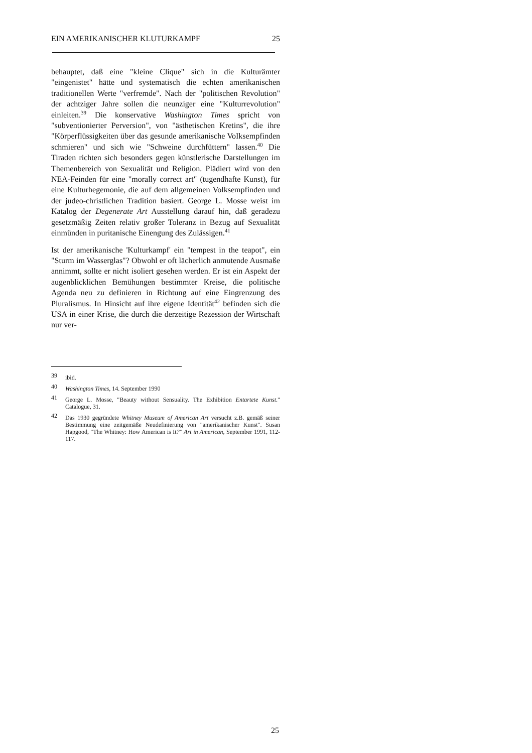EIN AMERIKANISCHER KLUTURKAMPF 25
behauptet, daß eine "kleine Clique" sich in die Kulturämter "eingenistet" hätte und systematisch die echten amerikanischen traditionellen Werte "verfremde". Nach der "politischen Revolution" der achtziger Jahre sollen die neunziger eine "Kulturrevolution" einleiten.<sup>39</sup> Die konservative Washington Times spricht von "subventionierter Perversion", von "ästhetischen Kretins", die ihre "Körperflüssigkeiten über das gesunde amerikanische VoIksempfinden schmieren" und sich wie "Schweine durchfüttern" lassen.<sup>40</sup> Die Tiraden richten sich besonders gegen künstlerische Darstellungen im Themenbereich von Sexualität und Religion. Plädiert wird von den NEA-Feinden für eine "morally correct art" (tugendhafte Kunst), für eine Kulturhegemonie, die auf dem allgemeinen Volksempfinden und der judeo-christlichen Tradition basiert. George L. Mosse weist im Katalog der Degenerate Art Ausstellung darauf hin, daß geradezu gesetzmäßig Zeiten relativ großer Toleranz in Bezug auf Sexualität einmünden in puritanische Einengung des Zulässigen.<sup>41</sup>
Ist der amerikanische 'Kulturkampf' ein "tempest in the teapot", ein "Sturm im Wasserglas"? Obwohl er oft lächerlich anmutende Ausmaße annimmt, sollte er nicht isoliert gesehen werden. Er ist ein Aspekt der augenblicklichen Bemühungen bestimmter Kreise, die politische Agenda neu zu definieren in Richtung auf eine Eingrenzung des Pluralismus. In Hinsicht auf ihre eigene Identität<sup>42</sup> befinden sich die USA in einer Krise, die durch die derzeitige Rezession der Wirtschaft nur ver-
39 ibid.
40 Washington Times, 14. September 1990
41 George L. Mosse, "Beauty without Sensuality. The Exhibition Entartete Kunst." Catalogue, 31.
42 Das 1930 gegründete Whitney Museum of American Art versucht z.B. gemäß seiner Bestimmung eine zeitgemäße Neudefinierung von "amerikanischer Kunst". Susan Hapgood, "The Whitney: How American is It?" Art in American, September 1991, 112-117.
25